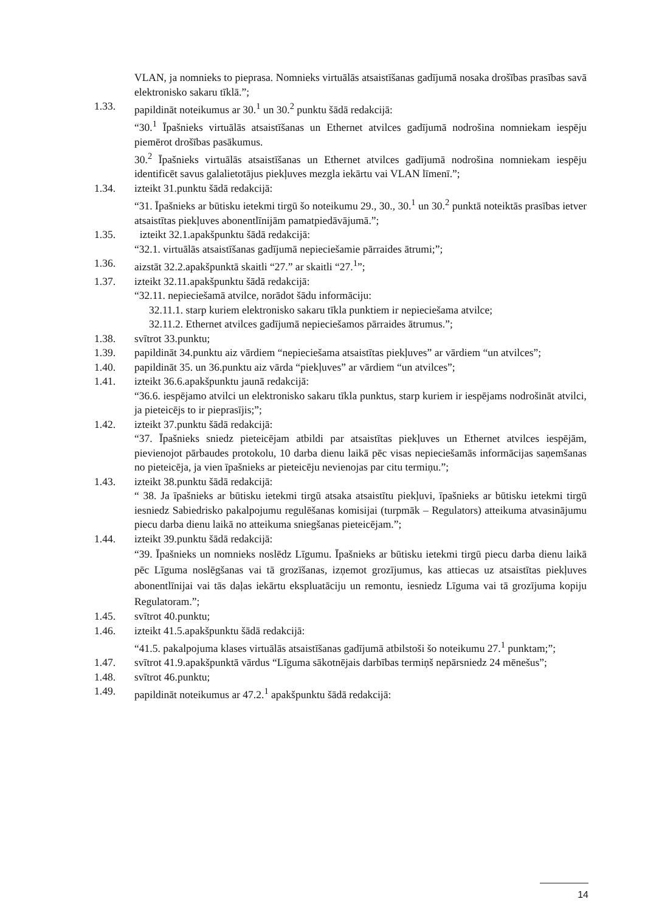VLAN, ja nomnieks to pieprasa. Nomnieks virtuālās atsaistīšanas gadījumā nosaka drošības prasības savā elektronisko sakaru tīklā.”;
1.33. papildināt noteikumus ar 30.<sup>1</sup> un 30.<sup>2</sup> punktu šādā redakcijā:
“30.<sup>1</sup> Īpašnieks virtuālās atsaistīšanas un Ethernet atvilces gadījumā nodrošina nomniekam iespēju piemērot drošības pasākumus.
30.<sup>2</sup> Īpašnieks virtuālās atsaistīšanas un Ethernet atvilces gadījumā nodrošina nomniekam iespēju identificēt savus galalietotājus piekļuves mezgla iekārtu vai VLAN līmenī.”;
1.34. izteikt 31.punktu šādā redakcijā:
“31. Īpašnieks ar būtisku ietekmi tirgū šo noteikumu 29., 30., 30.<sup>1</sup> un 30.<sup>2</sup> punktā noteiktās prasības ietver atsaistītas piekļuves abonentlīnijām pamatpiedāvājumā.”;
1.35. izteikt 32.1.apakšpunktu šādā redakcijā:
“32.1. virtuālās atsaistīšanas gadījumā nepieciešamie pārraides ātrumi;”;
1.36. aizstāt 32.2.apakšpunktā skaitli “27.” ar skaitli “27.<sup>1</sup>”;
1.37. izteikt 32.11.apakšpunktu šādā redakcijā:
“32.11. nepieciešamā atvilce, norādot šādu informāciju:
32.11.1. starp kuriem elektronisko sakaru tīkla punktiem ir nepieciešama atvilce;
32.11.2. Ethernet atvilces gadījumā nepieciešamos pārraides ātrumus.”;
1.38. svītrot 33.punktu;
1.39. papildināt 34.punktu aiz vārdiem “nepieciešama atsaistītas piekļuves” ar vārdiem “un atvilces”;
1.40. papildināt 35. un 36.punktu aiz vārda “piekļuves” ar vārdiem “un atvilces”;
1.41. izteikt 36.6.apakšpunktu jaunā redakcijā:
“36.6. iespējamo atvilci un elektronisko sakaru tīkla punktus, starp kuriem ir iespējams nodrošināt atvilci, ja pieteicējs to ir pieprasījis;”;
1.42. izteikt 37.punktu šādā redakcijā:
“37. Īpašnieks sniedz pieteicējam atbildi par atsaistītas piekļuves un Ethernet atvilces iespējām, pievienojot pārbaudes protokolu, 10 darba dienu laikā pēc visas nepieciešamās informācijas saņemšanas no pieteicēja, ja vien īpašnieks ar pieteicēju nevienojas par citu termiņu.”;
1.43. izteikt 38.punktu šādā redakcijā:
“ 38. Ja īpašnieks ar būtisku ietekmi tirgū atsaka atsaistītu piekļuvi, īpašnieks ar būtisku ietekmi tirgū iesniedz Sabiedrisko pakalpojumu regulēšanas komisijai (turpmāk – Regulators) atteikuma atvasinājumu piecu darba dienu laikā no atteikuma sniegšanas pieteicējam.”;
1.44. izteikt 39.punktu šādā redakcijā:
“39. Īpašnieks un nomnieks noslēdz Līgumu. Īpašnieks ar būtisku ietekmi tirgū piecu darba dienu laikā pēc Līguma noslēgšanas vai tā grozīšanas, izņemot grozījumus, kas attiecas uz atsaistītas piekļuves abonentlīnijai vai tās daļas iekārtu ekspluatāciju un remontu, iesniedz Līguma vai tā grozījuma kopiju Regulatoram.”;
1.45. svītrot 40.punktu;
1.46. izteikt 41.5.apakšpunktu šādā redakcijā:
“41.5. pakalpojuma klases virtuālās atsaistīšanas gadījumā atbilstoši šo noteikumu 27.<sup>1</sup> punktam;”;
1.47. svītrot 41.9.apakšpunktā vārdus “Līguma sākotnējais darbības termiņš nepārsniedz 24 mēnešus”;
1.48. svītrot 46.punktu;
1.49. papildināt noteikumus ar 47.2.<sup>1</sup> apakšpunktu šādā redakcijā:
14